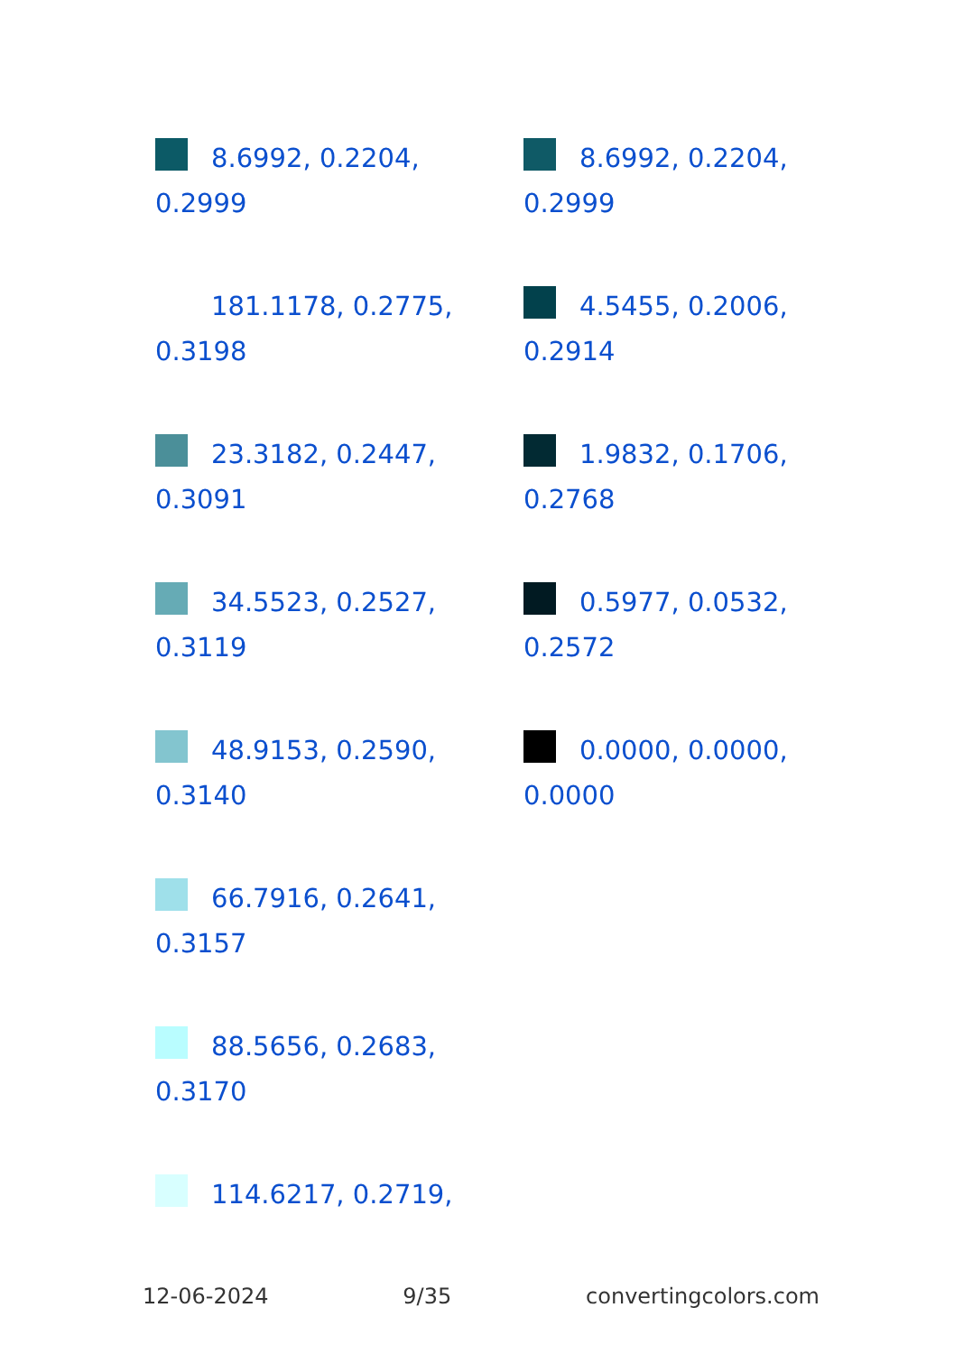8.6992, 0.2204,
0.2999
181.1178, 0.2775,
0.3198
23.3182, 0.2447,
0.3091
34.5523, 0.2527,
0.3119
48.9153, 0.2590,
0.3140
66.7916, 0.2641,
0.3157
88.5656, 0.2683,
0.3170
114.6217, 0.2719,
8.6992, 0.2204,
0.2999
4.5455, 0.2006,
0.2914
1.9832, 0.1706,
0.2768
0.5977, 0.0532,
0.2572
0.0000, 0.0000,
0.0000
12-06-2024 9/35 convertingcolors.com